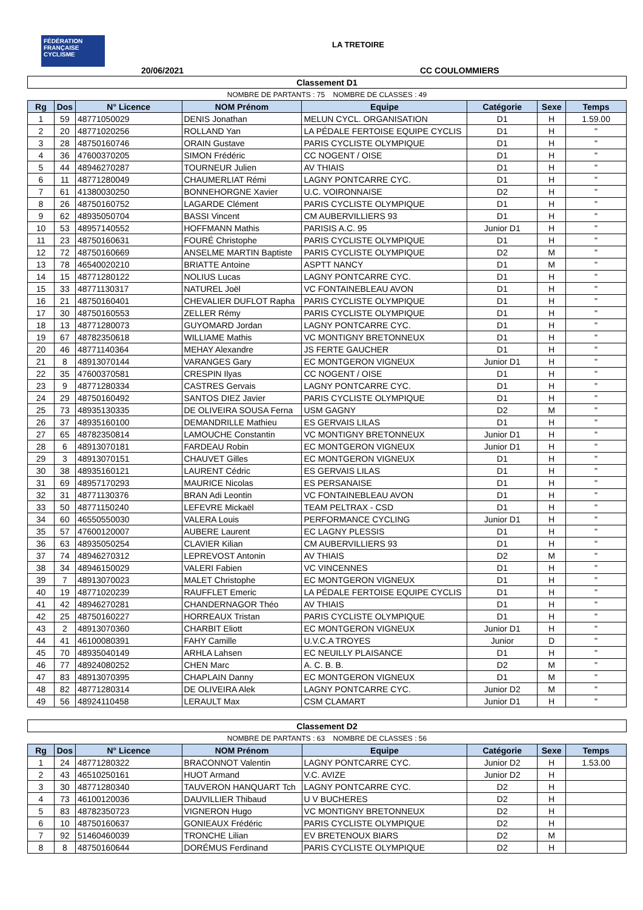FÉDÉRATION FRANÇAISE CYCLISME
LA TRETOIRE
20/06/2021 CC COULOMMIERS
| Classement D1 | | | | | | | |
| NOMBRE DE PARTANTS : 75 NOMBRE DE CLASSES : 49 | | | | | | | |
| Rg | Dos | N° Licence | NOM Prénom | Equipe | Catégorie | Sexe | Temps |
| 1 | 59 | 48771050029 | DENIS Jonathan | MELUN CYCL. ORGANISATION | D1 | H | 1.59.00 |
| 2 | 20 | 48771020256 | ROLLAND Yan | LA PÉDALE FERTOISE EQUIPE CYCLIS | D1 | H | " |
| 3 | 28 | 48750160746 | ORAIN Gustave | PARIS CYCLISTE OLYMPIQUE | D1 | H | " |
| 4 | 36 | 47600370205 | SIMON Frédéric | CC NOGENT / OISE | D1 | H | " |
| 5 | 44 | 48946270287 | TOURNEUR Julien | AV THIAIS | D1 | H | " |
| 6 | 11 | 48771280049 | CHAUMERLIAT Rémi | LAGNY PONTCARRE CYC. | D1 | H | " |
| 7 | 61 | 41380030250 | BONNEHORGNE Xavier | U.C. VOIRONNAISE | D2 | H | " |
| 8 | 26 | 48750160752 | LAGARDE Clément | PARIS CYCLISTE OLYMPIQUE | D1 | H | " |
| 9 | 62 | 48935050704 | BASSI Vincent | CM AUBERVILLIERS 93 | D1 | H | " |
| 10 | 53 | 48957140552 | HOFFMANN Mathis | PARISIS A.C. 95 | Junior D1 | H | " |
| 11 | 23 | 48750160631 | FOURÉ Christophe | PARIS CYCLISTE OLYMPIQUE | D1 | H | " |
| 12 | 72 | 48750160669 | ANSELME MARTIN Baptiste | PARIS CYCLISTE OLYMPIQUE | D2 | M | " |
| 13 | 78 | 46540020210 | BRIATTE Antoine | ASPTT NANCY | D1 | M | " |
| 14 | 15 | 48771280122 | NOLIUS Lucas | LAGNY PONTCARRE CYC. | D1 | H | " |
| 15 | 33 | 48771130317 | NATUREL Joël | VC FONTAINEBLEAU AVON | D1 | H | " |
| 16 | 21 | 48750160401 | CHEVALIER DUFLOT Rapha | PARIS CYCLISTE OLYMPIQUE | D1 | H | " |
| 17 | 30 | 48750160553 | ZELLER Rémy | PARIS CYCLISTE OLYMPIQUE | D1 | H | " |
| 18 | 13 | 48771280073 | GUYOMARD Jordan | LAGNY PONTCARRE CYC. | D1 | H | " |
| 19 | 67 | 48782350618 | WILLIAME Mathis | VC MONTIGNY BRETONNEUX | D1 | H | " |
| 20 | 46 | 48771140364 | MEHAY Alexandre | JS FERTE GAUCHER | D1 | H | " |
| 21 | 8 | 48913070144 | VARANGES Gary | EC MONTGERON VIGNEUX | Junior D1 | H | " |
| 22 | 35 | 47600370581 | CRESPIN Ilyas | CC NOGENT / OISE | D1 | H | " |
| 23 | 9 | 48771280334 | CASTRES Gervais | LAGNY PONTCARRE CYC. | D1 | H | " |
| 24 | 29 | 48750160492 | SANTOS DIEZ Javier | PARIS CYCLISTE OLYMPIQUE | D1 | H | " |
| 25 | 73 | 48935130335 | DE OLIVEIRA SOUSA Ferna | USM GAGNY | D2 | M | " |
| 26 | 37 | 48935160100 | DEMANDRILLE Mathieu | ES GERVAIS LILAS | D1 | H | " |
| 27 | 65 | 48782350814 | LAMOUCHE Constantin | VC MONTIGNY BRETONNEUX | Junior D1 | H | " |
| 28 | 6 | 48913070181 | FARDEAU Robin | EC MONTGERON VIGNEUX | Junior D1 | H | " |
| 29 | 3 | 48913070151 | CHAUVET Gilles | EC MONTGERON VIGNEUX | D1 | H | " |
| 30 | 38 | 48935160121 | LAURENT Cédric | ES GERVAIS LILAS | D1 | H | " |
| 31 | 69 | 48957170293 | MAURICE Nicolas | ES PERSANAISE | D1 | H | " |
| 32 | 31 | 48771130376 | BRAN Adi Leontin | VC FONTAINEBLEAU AVON | D1 | H | " |
| 33 | 50 | 48771150240 | LEFEVRE Mickaël | TEAM PELTRAX - CSD | D1 | H | " |
| 34 | 60 | 46550550030 | VALERA Louis | PERFORMANCE CYCLING | Junior D1 | H | " |
| 35 | 57 | 47600120007 | AUBERE Laurent | EC LAGNY PLESSIS | D1 | H | " |
| 36 | 63 | 48935050254 | CLAVIER Kilian | CM AUBERVILLIERS 93 | D1 | H | " |
| 37 | 74 | 48946270312 | LEPREVOST Antonin | AV THIAIS | D2 | M | " |
| 38 | 34 | 48946150029 | VALERI Fabien | VC VINCENNES | D1 | H | " |
| 39 | 7 | 48913070023 | MALET Christophe | EC MONTGERON VIGNEUX | D1 | H | " |
| 40 | 19 | 48771020239 | RAUFFLET Emeric | LA PÉDALE FERTOISE EQUIPE CYCLIS | D1 | H | " |
| 41 | 42 | 48946270281 | CHANDERNAGOR Théo | AV THIAIS | D1 | H | " |
| 42 | 25 | 48750160227 | HORREAUX Tristan | PARIS CYCLISTE OLYMPIQUE | D1 | H | " |
| 43 | 2 | 48913070360 | CHARBIT Eliott | EC MONTGERON VIGNEUX | Junior D1 | H | " |
| 44 | 41 | 46100080391 | FAHY Camille | U.V.C.A TROYES | Junior | D | " |
| 45 | 70 | 48935040149 | ARHLA Lahsen | EC NEUILLY PLAISANCE | D1 | H | " |
| 46 | 77 | 48924080252 | CHEN Marc | A. C. B. B. | D2 | M | " |
| 47 | 83 | 48913070395 | CHAPLAIN Danny | EC MONTGERON VIGNEUX | D1 | M | " |
| 48 | 82 | 48771280314 | DE OLIVEIRA Alek | LAGNY PONTCARRE CYC. | Junior D2 | M | " |
| 49 | 56 | 48924110458 | LERAULT Max | CSM CLAMART | Junior D1 | H | " |
| Classement D2 | | | | | | | |
| NOMBRE DE PARTANTS : 63 NOMBRE DE CLASSES : 56 | | | | | | | |
| Rg | Dos | N° Licence | NOM Prénom | Equipe | Catégorie | Sexe | Temps |
| 1 | 24 | 48771280322 | BRACONNOT Valentin | LAGNY PONTCARRE CYC. | Junior D2 | H | 1.53.00 |
| 2 | 43 | 46510250161 | HUOT Armand | V.C. AVIZE | Junior D2 | H | |
| 3 | 30 | 48771280340 | TAUVERON HANQUART Tch | LAGNY PONTCARRE CYC. | D2 | H | |
| 4 | 73 | 46100120036 | DAUVILLIER Thibaud | U V BUCHERES | D2 | H | |
| 5 | 83 | 48782350723 | VIGNERON Hugo | VC MONTIGNY BRETONNEUX | D2 | H | |
| 6 | 10 | 48750160637 | GONIEAUX Frédéric | PARIS CYCLISTE OLYMPIQUE | D2 | H | |
| 7 | 92 | 51460460039 | TRONCHE Lilian | EV BRETENOUX BIARS | D2 | M | |
| 8 | 8 | 48750160644 | DORÉMUS Ferdinand | PARIS CYCLISTE OLYMPIQUE | D2 | H | |